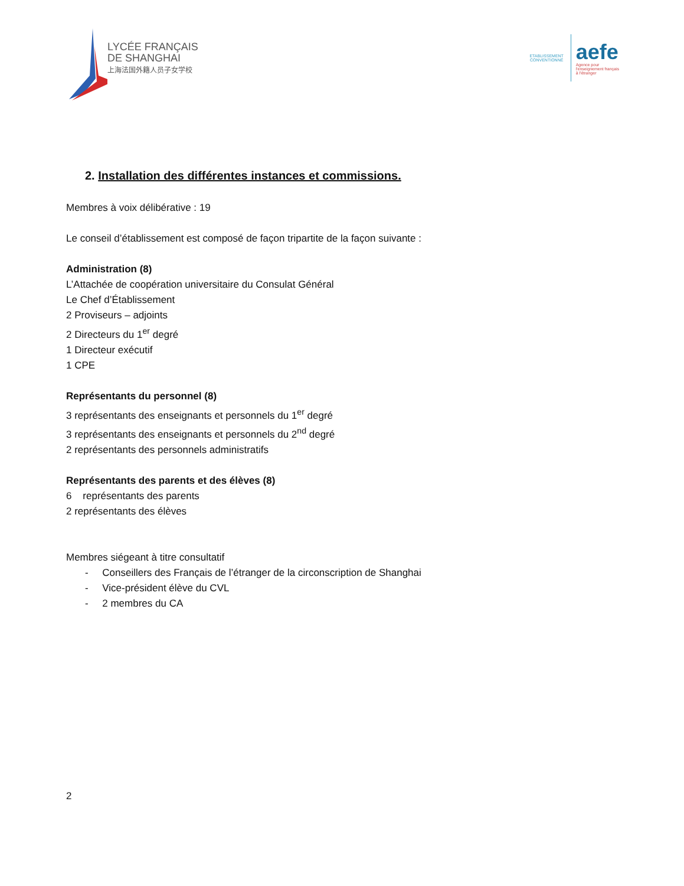LYCÉE FRANÇAIS
DE SHANGHAI
上海法国外籍人员子女学校
ETABLISSEMENT CONVENTIONNÉ
aefe
Agence pour
l'enseignement français
à l'étranger
2. Installation des différentes instances et commissions.
Membres à voix délibérative : 19
Le conseil d’établissement est composé de façon tripartite de la façon suivante :
Administration (8)
L’Attachée de coopération universitaire du Consulat Général
Le Chef d’Établissement
2 Proviseurs – adjoints
2 Directeurs du 1<sup>er</sup> degré
1 Directeur exécutif
1 CPE
Représentants du personnel (8)
3 représentants des enseignants et personnels du 1<sup>er</sup> degré
3 représentants des enseignants et personnels du 2<sup>nd</sup> degré
2 représentants des personnels administratifs
Représentants des parents et des élèves (8)
6 représentants des parents
2 représentants des élèves
Membres siégeant à titre consultatif
- Conseillers des Français de l’étranger de la circonscription de Shanghai
- Vice-président élève du CVL
- 2 membres du CA
2